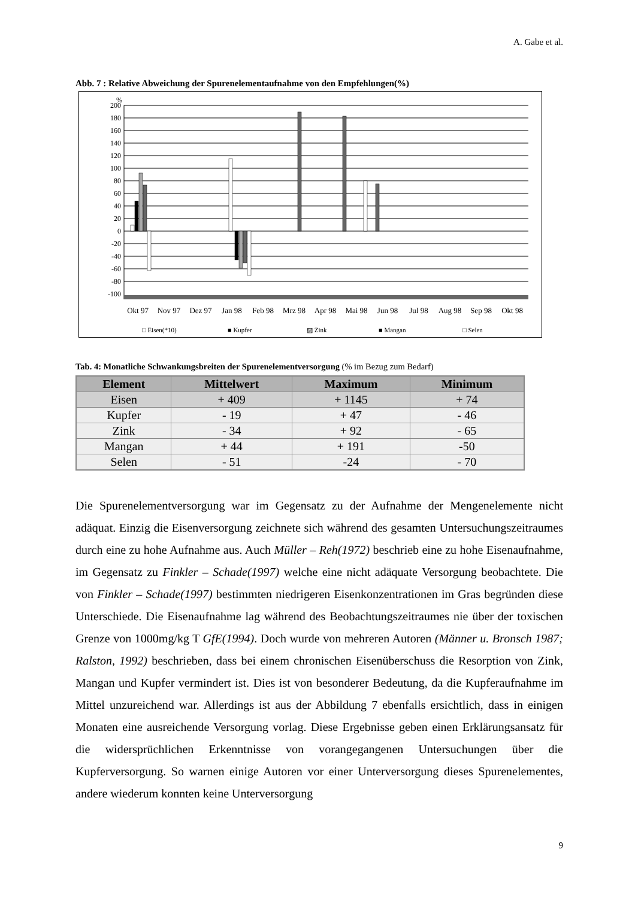A. Gabe et al.
Abb. 7 : Relative Abweichung der Spurenelementaufnahme von den Empfehlungen(%)
%
200
180
160
140
120
100
80
60
40
20
0
-20
-40
-60
-80
-100
Okt 97
Nov 97
Dez 97
Jan 98
Feb 98
Mrz 98
Apr 98
Mai 98
Jun 98
Jul 98
Aug 98
Sep 98
Okt 98
□ Eisen(*10)
■ Kupfer
▨ Zink
■ Mangan
□ Selen
Tab. 4: Monatliche Schwankungsbreiten der Spurenelementversorgung (% im Bezug zum Bedarf)
| Element | Mittelwert | Maximum | Minimum |
| --- | --- | --- | --- |
| Eisen | + 409 | + 1145 | + 74 |
| Kupfer | - 19 | + 47 | - 46 |
| Zink | - 34 | + 92 | - 65 |
| Mangan | + 44 | + 191 | -50 |
| Selen | - 51 | -24 | - 70 |
Die Spurenelementversorgung war im Gegensatz zu der Aufnahme der Mengenelemente nicht adäquat. Einzig die Eisenversorgung zeichnete sich während des gesamten Untersuchungszeitraumes durch eine zu hohe Aufnahme aus. Auch Müller – Reh(1972) beschrieb eine zu hohe Eisenaufnahme, im Gegensatz zu Finkler – Schade(1997) welche eine nicht adäquate Versorgung beobachtete. Die von Finkler – Schade(1997) bestimmten niedrigeren Eisenkonzentrationen im Gras begründen diese Unterschiede. Die Eisenaufnahme lag während des Beobachtungszeitraumes nie über der toxischen Grenze von 1000mg/kg T GfE(1994). Doch wurde von mehreren Autoren (Männer u. Bronsch 1987; Ralston, 1992) beschrieben, dass bei einem chronischen Eisenüberschuss die Resorption von Zink, Mangan und Kupfer vermindert ist. Dies ist von besonderer Bedeutung, da die Kupferaufnahme im Mittel unzureichend war. Allerdings ist aus der Abbildung 7 ebenfalls ersichtlich, dass in einigen Monaten eine ausreichende Versorgung vorlag. Diese Ergebnisse geben einen Erklärungsansatz für die widersprüchlichen Erkenntnisse von vorangegangenen Untersuchungen über die Kupferversorgung. So warnen einige Autoren vor einer Unterversorgung dieses Spurenelementes, andere wiederum konnten keine Unterversorgung
9